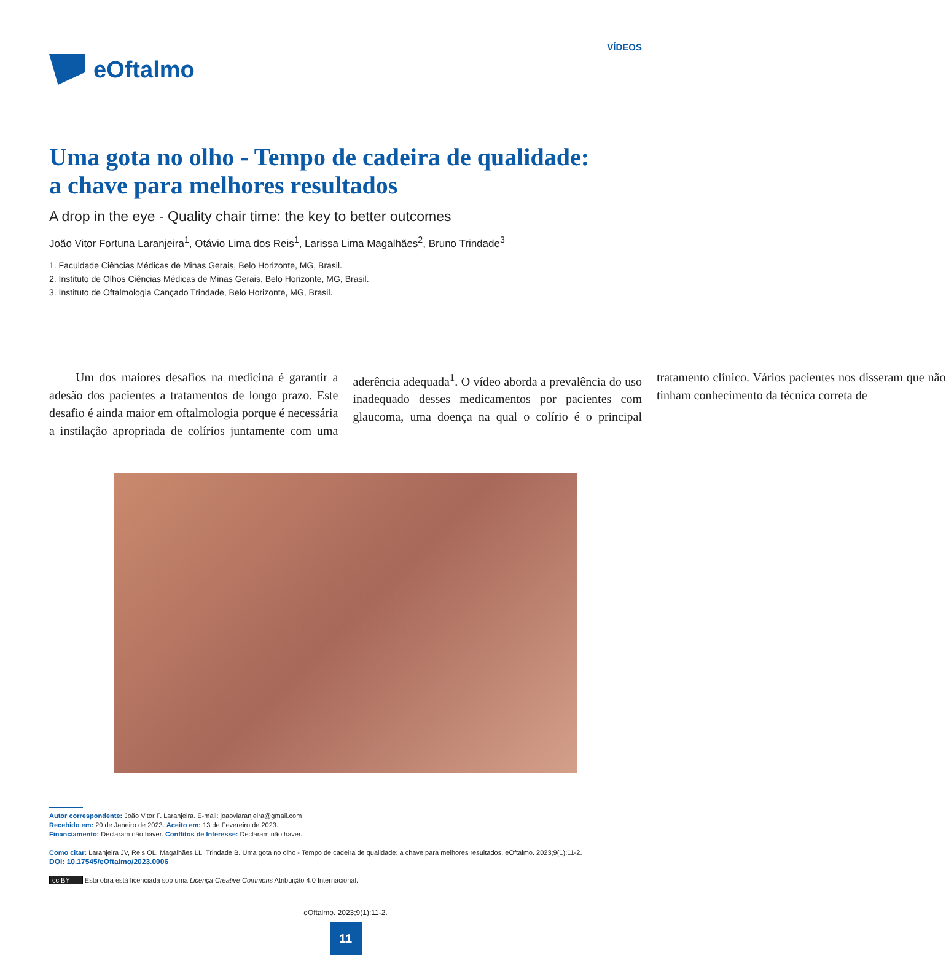eOftalmo
VÍDEOS
Uma gota no olho - Tempo de cadeira de qualidade:
a chave para melhores resultados
A drop in the eye - Quality chair time: the key to better outcomes
João Vitor Fortuna Laranjeira<sup>1</sup>, Otávio Lima dos Reis<sup>1</sup>, Larissa Lima Magalhães<sup>2</sup>, Bruno Trindade<sup>3</sup>
1. Faculdade Ciências Médicas de Minas Gerais, Belo Horizonte, MG, Brasil.
2. Instituto de Olhos Ciências Médicas de Minas Gerais, Belo Horizonte, MG, Brasil.
3. Instituto de Oftalmologia Cançado Trindade, Belo Horizonte, MG, Brasil.
Um dos maiores desafios na medicina é garantir a adesão dos pacientes a tratamentos de longo prazo. Este desafio é ainda maior em oftalmologia porque é necessária a instilação apropriada de colírios juntamente com uma aderência adequada<sup>1</sup>. O vídeo aborda a prevalência do uso inadequado desses medicamentos por pacientes com glaucoma, uma doença na qual o colírio é o principal tratamento clínico. Vários pacientes nos disseram que não tinham conhecimento da técnica correta de
Autor correspondente: João Vitor F. Laranjeira. E-mail: joaovlaranjeira@gmail.com
Recebido em: 20 de Janeiro de 2023. Aceito em: 13 de Fevereiro de 2023.
Financiamento: Declaram não haver. Conflitos de Interesse: Declaram não haver.
Como citar: Laranjeira JV, Reis OL, Magalhães LL, Trindade B. Uma gota no olho - Tempo de cadeira de qualidade: a chave para melhores resultados. eOftalmo. 2023;9(1):11-2.
DOI: 10.17545/eOftalmo/2023.0006
cc BY Esta obra está licenciada sob uma Licença Creative Commons Atribuição 4.0 Internacional.
eOftalmo. 2023;9(1):11-2.
11